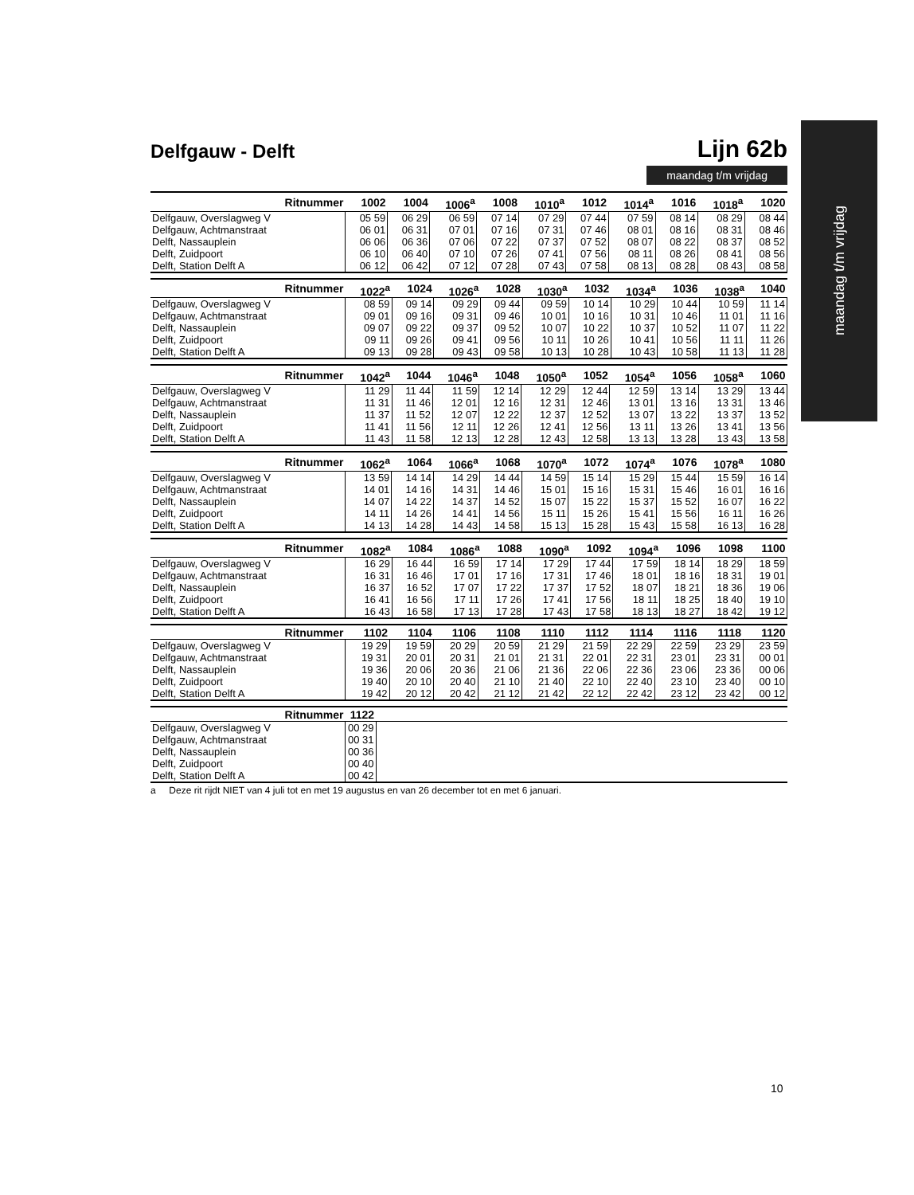maandag t/m vrijdag
Delfgauw - Delft
Lijn 62b
maandag t/m vrijdag
| Ritnummer | 1002 | 1004 | 1006<sup>a</sup> | 1008 | 1010<sup>a</sup> | 1012 | 1014<sup>a</sup> | 1016 | 1018<sup>a</sup> | 1020 |
| --- | --- | --- | --- | --- | --- | --- | --- | --- | --- | --- |
| Delfgauw, Overslagweg V | 05 59 | 06 29 | 06 59 | 07 14 | 07 29 | 07 44 | 07 59 | 08 14 | 08 29 | 08 44 |
| Delfgauw, Achtmanstraat | 06 01 | 06 31 | 07 01 | 07 16 | 07 31 | 07 46 | 08 01 | 08 16 | 08 31 | 08 46 |
| Delft, Nassauplein | 06 06 | 06 36 | 07 06 | 07 22 | 07 37 | 07 52 | 08 07 | 08 22 | 08 37 | 08 52 |
| Delft, Zuidpoort | 06 10 | 06 40 | 07 10 | 07 26 | 07 41 | 07 56 | 08 11 | 08 26 | 08 41 | 08 56 |
| Delft, Station Delft A | 06 12 | 06 42 | 07 12 | 07 28 | 07 43 | 07 58 | 08 13 | 08 28 | 08 43 | 08 58 |
| Ritnummer | 1022<sup>a</sup> | 1024 | 1026<sup>a</sup> | 1028 | 1030<sup>a</sup> | 1032 | 1034<sup>a</sup> | 1036 | 1038<sup>a</sup> | 1040 |
| --- | --- | --- | --- | --- | --- | --- | --- | --- | --- | --- |
| Delfgauw, Overslagweg V | 08 59 | 09 14 | 09 29 | 09 44 | 09 59 | 10 14 | 10 29 | 10 44 | 10 59 | 11 14 |
| Delfgauw, Achtmanstraat | 09 01 | 09 16 | 09 31 | 09 46 | 10 01 | 10 16 | 10 31 | 10 46 | 11 01 | 11 16 |
| Delft, Nassauplein | 09 07 | 09 22 | 09 37 | 09 52 | 10 07 | 10 22 | 10 37 | 10 52 | 11 07 | 11 22 |
| Delft, Zuidpoort | 09 11 | 09 26 | 09 41 | 09 56 | 10 11 | 10 26 | 10 41 | 10 56 | 11 11 | 11 26 |
| Delft, Station Delft A | 09 13 | 09 28 | 09 43 | 09 58 | 10 13 | 10 28 | 10 43 | 10 58 | 11 13 | 11 28 |
| Ritnummer | 1042<sup>a</sup> | 1044 | 1046<sup>a</sup> | 1048 | 1050<sup>a</sup> | 1052 | 1054<sup>a</sup> | 1056 | 1058<sup>a</sup> | 1060 |
| --- | --- | --- | --- | --- | --- | --- | --- | --- | --- | --- |
| Delfgauw, Overslagweg V | 11 29 | 11 44 | 11 59 | 12 14 | 12 29 | 12 44 | 12 59 | 13 14 | 13 29 | 13 44 |
| Delfgauw, Achtmanstraat | 11 31 | 11 46 | 12 01 | 12 16 | 12 31 | 12 46 | 13 01 | 13 16 | 13 31 | 13 46 |
| Delft, Nassauplein | 11 37 | 11 52 | 12 07 | 12 22 | 12 37 | 12 52 | 13 07 | 13 22 | 13 37 | 13 52 |
| Delft, Zuidpoort | 11 41 | 11 56 | 12 11 | 12 26 | 12 41 | 12 56 | 13 11 | 13 26 | 13 41 | 13 56 |
| Delft, Station Delft A | 11 43 | 11 58 | 12 13 | 12 28 | 12 43 | 12 58 | 13 13 | 13 28 | 13 43 | 13 58 |
| Ritnummer | 1062<sup>a</sup> | 1064 | 1066<sup>a</sup> | 1068 | 1070<sup>a</sup> | 1072 | 1074<sup>a</sup> | 1076 | 1078<sup>a</sup> | 1080 |
| --- | --- | --- | --- | --- | --- | --- | --- | --- | --- | --- |
| Delfgauw, Overslagweg V | 13 59 | 14 14 | 14 29 | 14 44 | 14 59 | 15 14 | 15 29 | 15 44 | 15 59 | 16 14 |
| Delfgauw, Achtmanstraat | 14 01 | 14 16 | 14 31 | 14 46 | 15 01 | 15 16 | 15 31 | 15 46 | 16 01 | 16 16 |
| Delft, Nassauplein | 14 07 | 14 22 | 14 37 | 14 52 | 15 07 | 15 22 | 15 37 | 15 52 | 16 07 | 16 22 |
| Delft, Zuidpoort | 14 11 | 14 26 | 14 41 | 14 56 | 15 11 | 15 26 | 15 41 | 15 56 | 16 11 | 16 26 |
| Delft, Station Delft A | 14 13 | 14 28 | 14 43 | 14 58 | 15 13 | 15 28 | 15 43 | 15 58 | 16 13 | 16 28 |
| Ritnummer | 1082<sup>a</sup> | 1084 | 1086<sup>a</sup> | 1088 | 1090<sup>a</sup> | 1092 | 1094<sup>a</sup> | 1096 | 1098 | 1100 |
| --- | --- | --- | --- | --- | --- | --- | --- | --- | --- | --- |
| Delfgauw, Overslagweg V | 16 29 | 16 44 | 16 59 | 17 14 | 17 29 | 17 44 | 17 59 | 18 14 | 18 29 | 18 59 |
| Delfgauw, Achtmanstraat | 16 31 | 16 46 | 17 01 | 17 16 | 17 31 | 17 46 | 18 01 | 18 16 | 18 31 | 19 01 |
| Delft, Nassauplein | 16 37 | 16 52 | 17 07 | 17 22 | 17 37 | 17 52 | 18 07 | 18 21 | 18 36 | 19 06 |
| Delft, Zuidpoort | 16 41 | 16 56 | 17 11 | 17 26 | 17 41 | 17 56 | 18 11 | 18 25 | 18 40 | 19 10 |
| Delft, Station Delft A | 16 43 | 16 58 | 17 13 | 17 28 | 17 43 | 17 58 | 18 13 | 18 27 | 18 42 | 19 12 |
| Ritnummer | 1102 | 1104 | 1106 | 1108 | 1110 | 1112 | 1114 | 1116 | 1118 | 1120 |
| --- | --- | --- | --- | --- | --- | --- | --- | --- | --- | --- |
| Delfgauw, Overslagweg V | 19 29 | 19 59 | 20 29 | 20 59 | 21 29 | 21 59 | 22 29 | 22 59 | 23 29 | 23 59 |
| Delfgauw, Achtmanstraat | 19 31 | 20 01 | 20 31 | 21 01 | 21 31 | 22 01 | 22 31 | 23 01 | 23 31 | 00 01 |
| Delft, Nassauplein | 19 36 | 20 06 | 20 36 | 21 06 | 21 36 | 22 06 | 22 36 | 23 06 | 23 36 | 00 06 |
| Delft, Zuidpoort | 19 40 | 20 10 | 20 40 | 21 10 | 21 40 | 22 10 | 22 40 | 23 10 | 23 40 | 00 10 |
| Delft, Station Delft A | 19 42 | 20 12 | 20 42 | 21 12 | 21 42 | 22 12 | 22 42 | 23 12 | 23 42 | 00 12 |
| Ritnummer | 1122 | |
| --- | --- | --- |
| Delfgauw, Overslagweg V | 00 29 | |
| Delfgauw, Achtmanstraat | 00 31 | |
| Delft, Nassauplein | 00 36 | |
| Delft, Zuidpoort | 00 40 | |
| Delft, Station Delft A | 00 42 | |
a Deze rit rijdt NIET van 4 juli tot en met 19 augustus en van 26 december tot en met 6 januari.
10